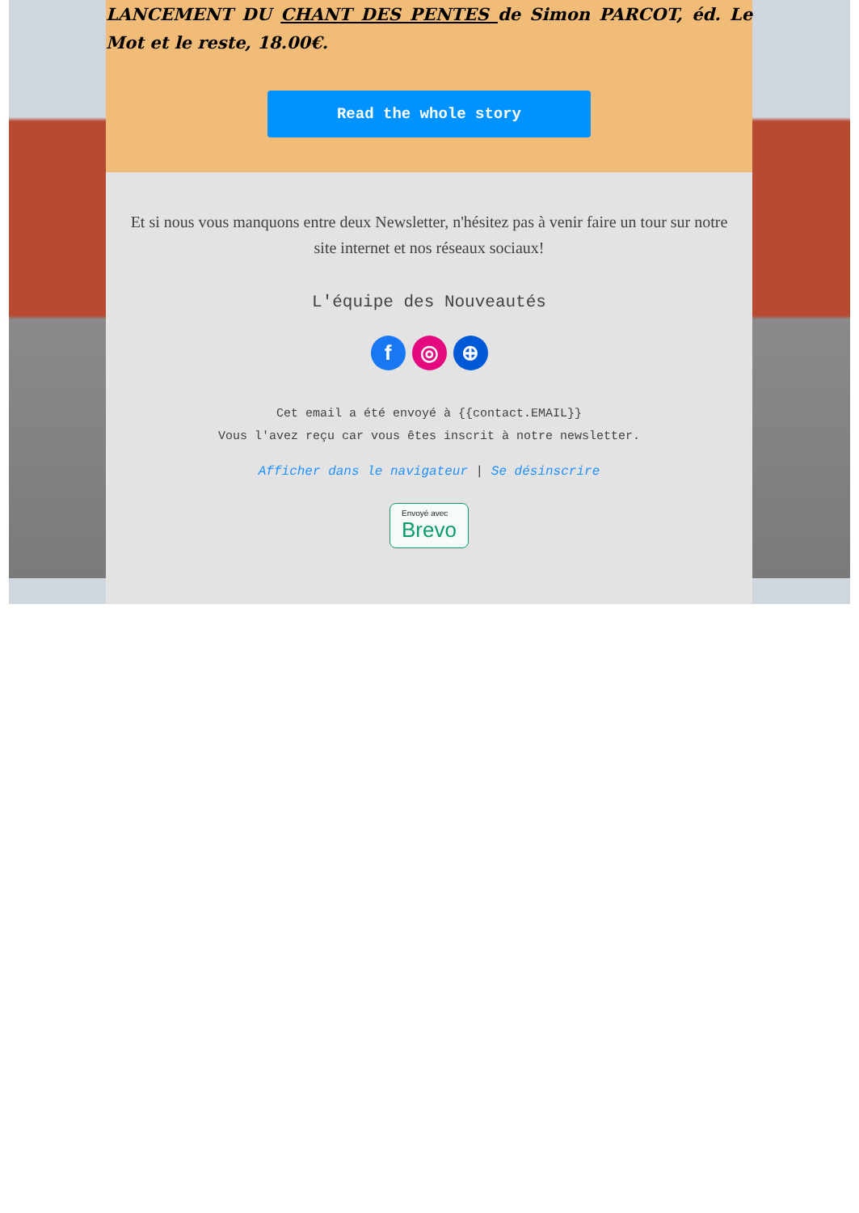LANCEMENT DU CHANT DES PENTES de Simon PARCOT, éd. Le Mot et le reste, 18.00€.
Read the whole story
Et si nous vous manquons entre deux Newsletter, n'hésitez pas à venir faire un tour sur notre site internet et nos réseaux sociaux!
L'équipe des Nouveautés
f ◎ ⊕
Cet email a été envoyé à {{contact.EMAIL}}
Vous l'avez reçu car vous êtes inscrit à notre newsletter.
Afficher dans le navigateur | Se désinscrire
Envoyé avec
Brevo